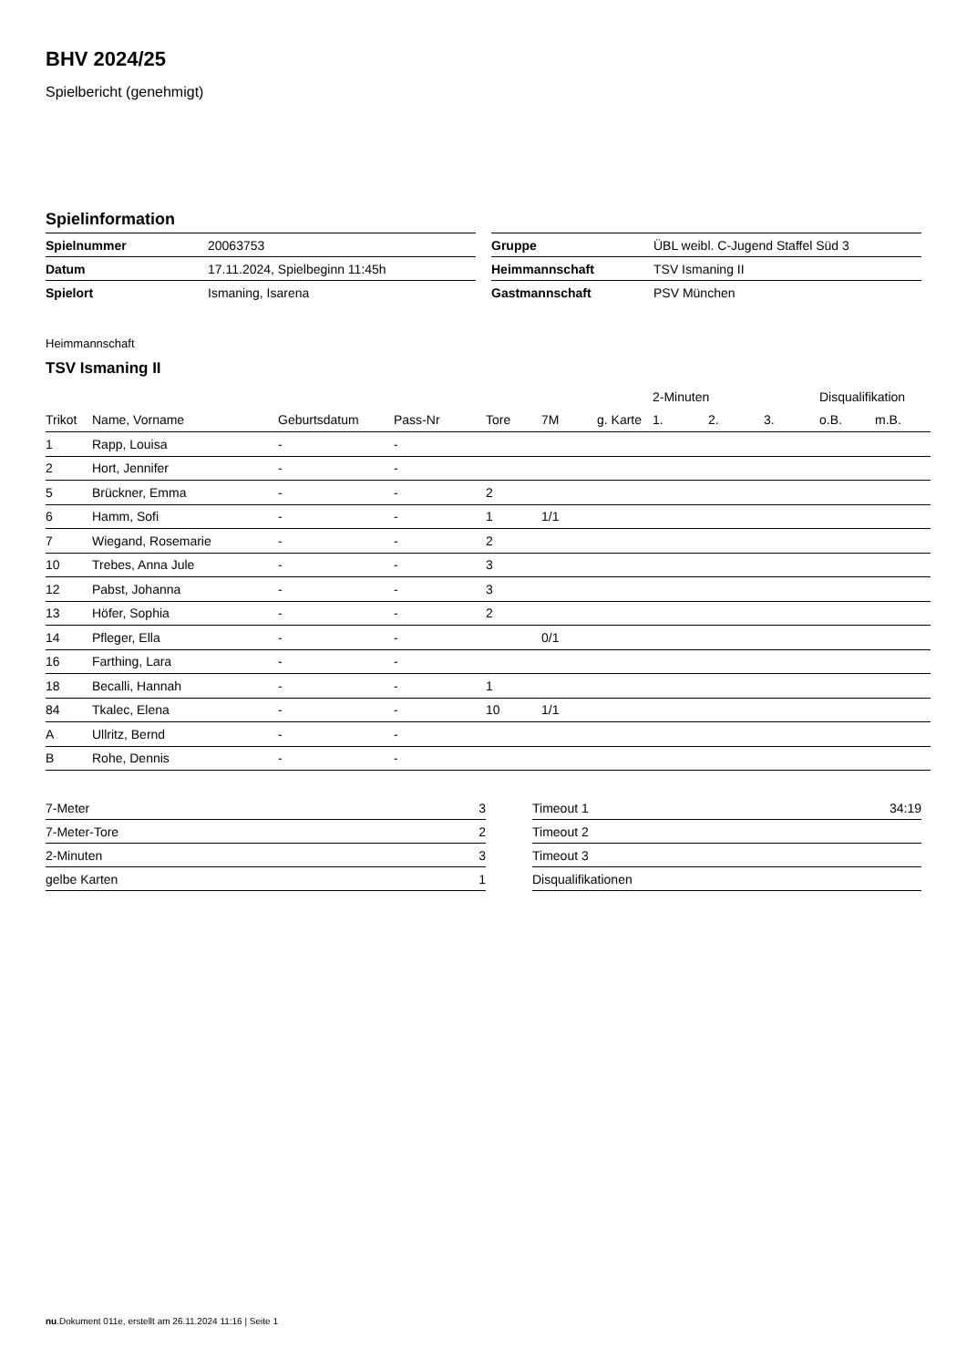BHV 2024/25
Spielbericht (genehmigt)
Spielinformation
| Spielnummer | 20063753 |
| Datum | 17.11.2024, Spielbeginn 11:45h |
| Spielort | Ismaning, Isarena |
| Gruppe | ÜBL weibl. C-Jugend Staffel Süd 3 |
| Heimmannschaft | TSV Ismaning II |
| Gastmannschaft | PSV München |
Heimmannschaft
TSV Ismaning II
| | | | | | | | 2-Minuten | | | Disqualifikation | |
| --- | --- | --- | --- | --- | --- | --- | --- | --- | --- | --- | --- |
| Trikot | Name, Vorname | Geburtsdatum | Pass-Nr | Tore | 7M | g. Karte | 1. | 2. | 3. | o.B. | m.B. |
| 1 | Rapp, Louisa | - | - | | | | | | | | |
| 2 | Hort, Jennifer | - | - | | | | | | | | |
| 5 | Brückner, Emma | - | - | 2 | | | | | | | |
| 6 | Hamm, Sofi | - | - | 1 | 1/1 | | | | | | |
| 7 | Wiegand, Rosemarie | - | - | 2 | | | | | | | |
| 10 | Trebes, Anna Jule | - | - | 3 | | | | | | | |
| 12 | Pabst, Johanna | - | - | 3 | | | | | | | |
| 13 | Höfer, Sophia | - | - | 2 | | | | | | | |
| 14 | Pfleger, Ella | - | - | | 0/1 | | | | | | |
| 16 | Farthing, Lara | - | - | | | | | | | | |
| 18 | Becalli, Hannah | - | - | 1 | | | | | | | |
| 84 | Tkalec, Elena | - | - | 10 | 1/1 | | | | | | |
| A | Ullritz, Bernd | - | - | | | | | | | | |
| B | Rohe, Dennis | - | - | | | | | | | | |
| 7-Meter | 3 |
| 7-Meter-Tore | 2 |
| 2-Minuten | 3 |
| gelbe Karten | 1 |
| Timeout 1 | 34:19 |
| Timeout 2 | |
| Timeout 3 | |
| Disqualifikationen | |
nu.Dokument 011e, erstellt am 26.11.2024 11:16 | Seite 1